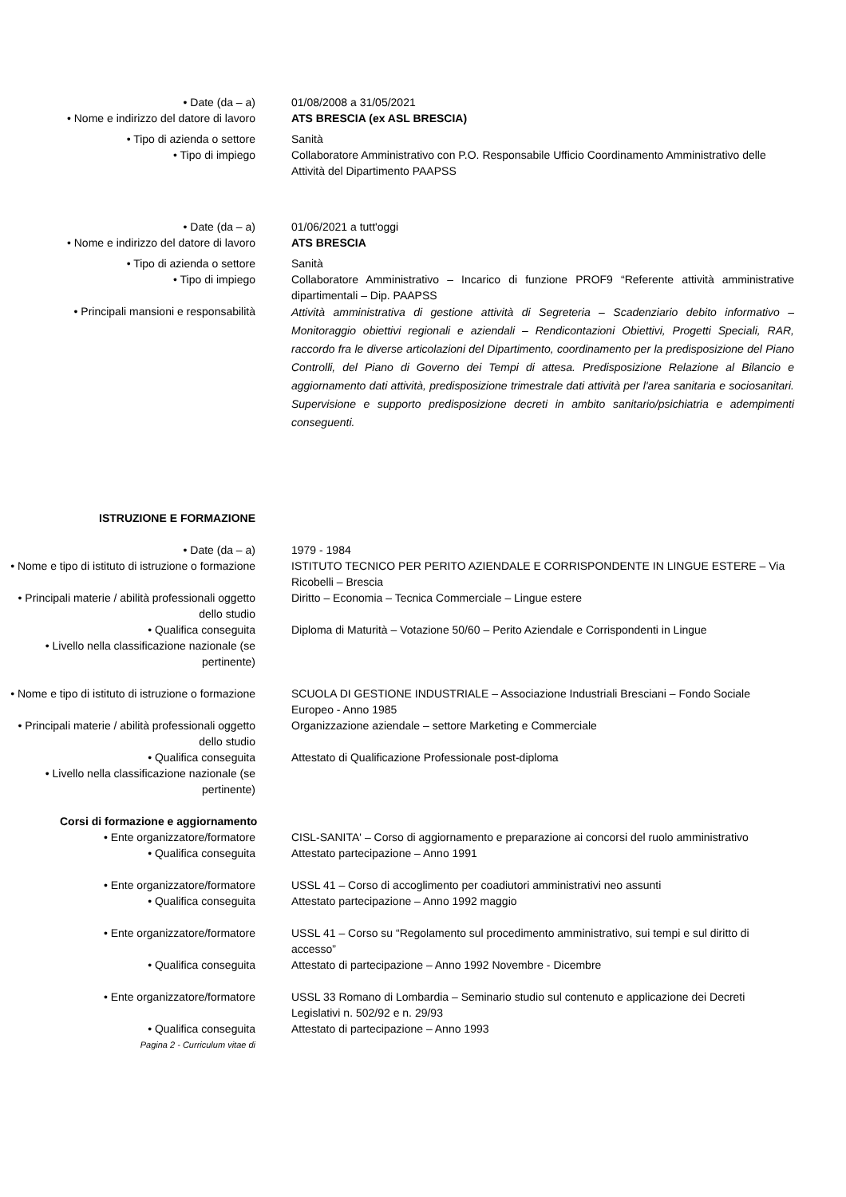• Date (da – a) 01/08/2008 a 31/05/2021
• Nome e indirizzo del datore di lavoro
ATS BRESCIA (ex ASL BRESCIA)
• Tipo di azienda o settore Sanità
• Tipo di impiego Collaboratore Amministrativo con P.O. Responsabile Ufficio Coordinamento Amministrativo delle Attività del Dipartimento PAAPSS
• Date (da – a) 01/06/2021 a tutt'oggi
• Nome e indirizzo del datore di lavoro
ATS BRESCIA
• Tipo di azienda o settore Sanità
• Tipo di impiego Collaboratore Amministrativo – Incarico di funzione PROF9 “Referente attività amministrative dipartimentali – Dip. PAAPSS
• Principali mansioni e responsabilità
Attività amministrativa di gestione attività di Segreteria – Scadenziario debito informativo – Monitoraggio obiettivi regionali e aziendali – Rendicontazioni Obiettivi, Progetti Speciali, RAR, raccordo fra le diverse articolazioni del Dipartimento, coordinamento per la predisposizione del Piano Controlli, del Piano di Governo dei Tempi di attesa. Predisposizione Relazione al Bilancio e aggiornamento dati attività, predisposizione trimestrale dati attività per l'area sanitaria e sociosanitari. Supervisione e supporto predisposizione decreti in ambito sanitario/psichiatria e adempimenti conseguenti.
ISTRUZIONE E FORMAZIONE
• Date (da – a) 1979 - 1984
• Nome e tipo di istituto di istruzione o formazione
ISTITUTO TECNICO PER PERITO AZIENDALE E CORRISPONDENTE IN LINGUE ESTERE – Via Ricobelli – Brescia
• Principali materie / abilità professionali oggetto dello studio
Diritto – Economia – Tecnica Commerciale – Lingue estere
• Qualifica conseguita Diploma di Maturità – Votazione 50/60 – Perito Aziendale e Corrispondenti in Lingue
• Livello nella classificazione nazionale (se pertinente)
• Nome e tipo di istituto di istruzione o formazione
SCUOLA DI GESTIONE INDUSTRIALE – Associazione Industriali Bresciani – Fondo Sociale Europeo - Anno 1985
• Principali materie / abilità professionali oggetto dello studio
Organizzazione aziendale – settore Marketing e Commerciale
• Qualifica conseguita Attestato di Qualificazione Professionale post-diploma
• Livello nella classificazione nazionale (se pertinente)
Corsi di formazione e aggiornamento
• Ente organizzatore/formatore CISL-SANITA' – Corso di aggiornamento e preparazione ai concorsi del ruolo amministrativo
• Qualifica conseguita Attestato partecipazione – Anno 1991
• Ente organizzatore/formatore USSL 41 – Corso di accoglimento per coadiutori amministrativi neo assunti
• Qualifica conseguita Attestato partecipazione – Anno 1992 maggio
• Ente organizzatore/formatore USSL 41 – Corso su “Regolamento sul procedimento amministrativo, sui tempi e sul diritto di accesso”
• Qualifica conseguita Attestato di partecipazione – Anno 1992 Novembre - Dicembre
• Ente organizzatore/formatore USSL 33 Romano di Lombardia – Seminario studio sul contenuto e applicazione dei Decreti Legislativi n. 502/92 e n. 29/93
• Qualifica conseguita Attestato di partecipazione – Anno 1993
Pagina 2 - Curriculum vitae di